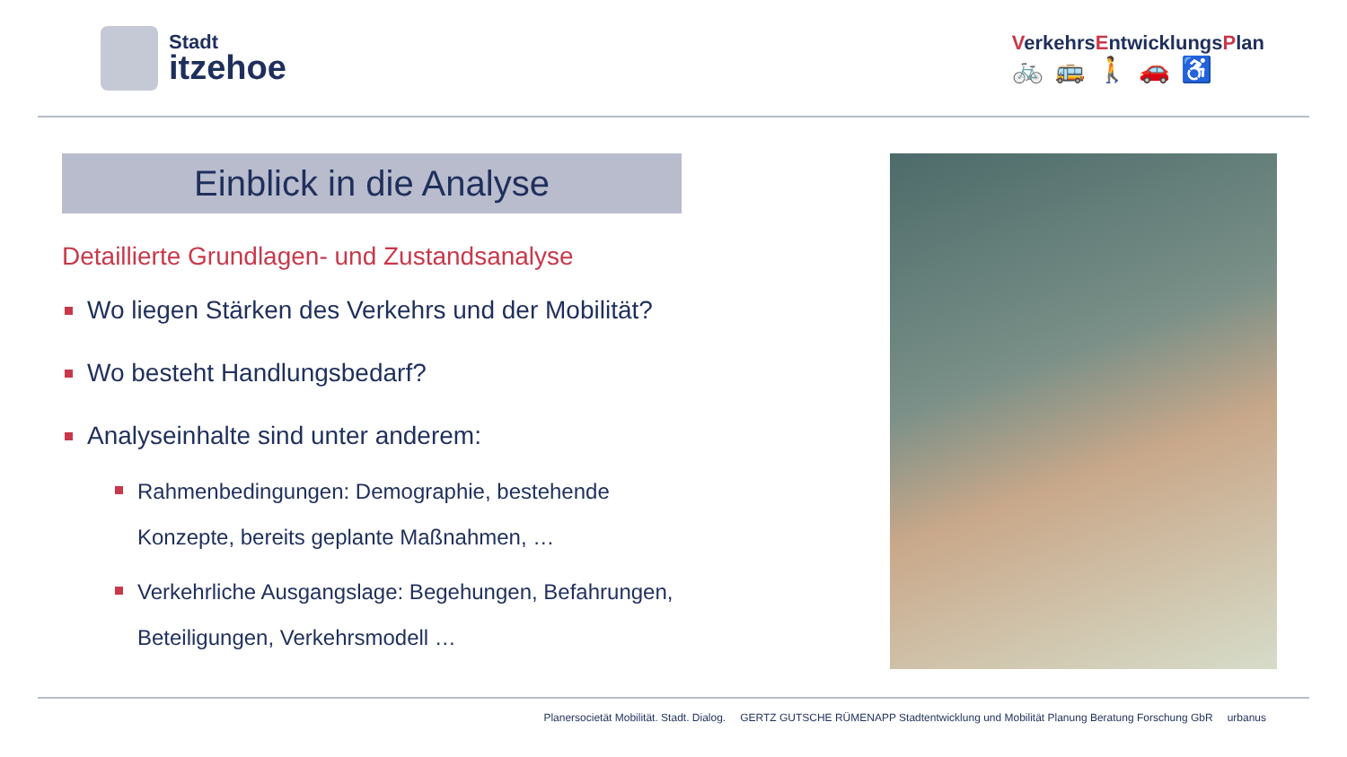Stadt
itzehoe
VerkehrsEntwicklungsPlan
🚲🚌🚶🚗♿
Einblick in die Analyse
Detaillierte Grundlagen- und Zustandsanalyse
Wo liegen Stärken des Verkehrs und der Mobilität?
Wo besteht Handlungsbedarf?
Analyseinhalte sind unter anderem:
Rahmenbedingungen: Demographie, bestehende Konzepte, bereits geplante Maßnahmen, …
Verkehrliche Ausgangslage: Begehungen, Befahrungen, Beteiligungen, Verkehrsmodell …
Planersocietät Mobilität. Stadt. Dialog. GERTZ GUTSCHE RÜMENAPP Stadtentwicklung und Mobilität Planung Beratung Forschung GbR urbanus